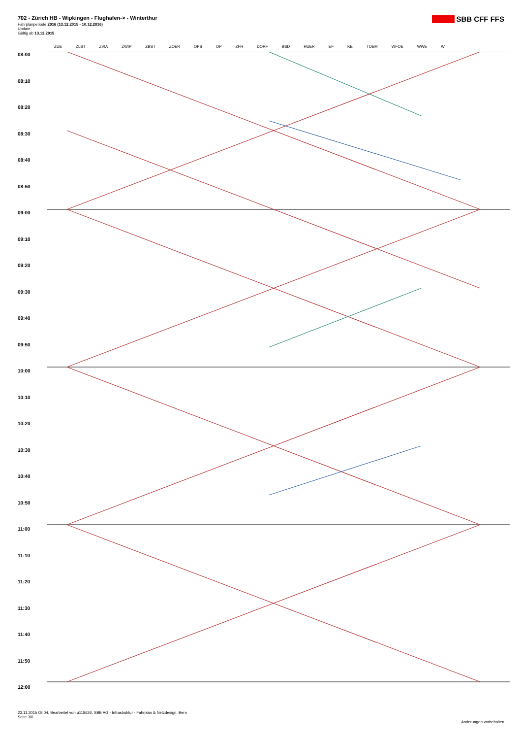SBB CFF FFS
702 - Zürich HB - Wipkingen - Flughafen-> - Winterthur
Fahrplanperiode 2016 (13.12.2015 - 10.12.2016)
Update
Gültig ab 13.12.2015
ZUE ZLST ZVIA ZWIP ZBST ZOER OPS OP ZFH DORF BSD HUER EF KE TOEM WFOE WWE W
08:00
08:10
08:20
08:30
08:40
08:50
09:00
09:10
09:20
09:30
09:40
09:50
10:00
10:10
10:20
10:30
10:40
10:50
11:00
11:10
11:20
11:30
11:40
11:50
12:00
23.11.2015 08:04, Bearbeitet von u118626, SBB AG - Infrastruktur - Fahrplan & Netzdesign, Bern
Seite 3/6
Änderungen vorbehalten